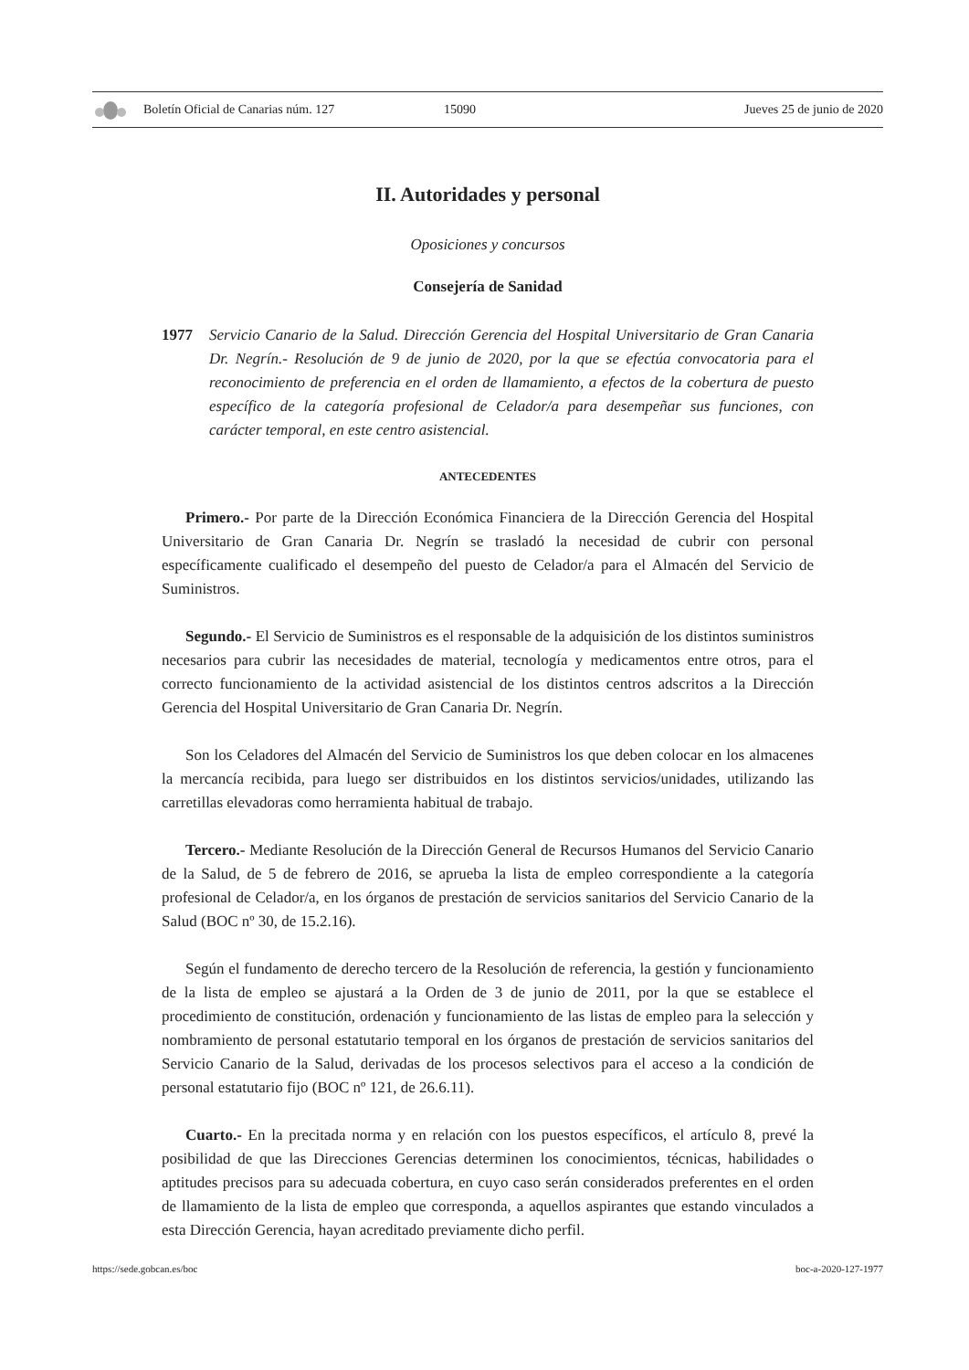Boletín Oficial de Canarias núm. 127 15090 Jueves 25 de junio de 2020
II. Autoridades y personal
Oposiciones y concursos
Consejería de Sanidad
1977 Servicio Canario de la Salud. Dirección Gerencia del Hospital Universitario de Gran Canaria Dr. Negrín.- Resolución de 9 de junio de 2020, por la que se efectúa convocatoria para el reconocimiento de preferencia en el orden de llamamiento, a efectos de la cobertura de puesto específico de la categoría profesional de Celador/a para desempeñar sus funciones, con carácter temporal, en este centro asistencial.
ANTECEDENTES
Primero.- Por parte de la Dirección Económica Financiera de la Dirección Gerencia del Hospital Universitario de Gran Canaria Dr. Negrín se trasladó la necesidad de cubrir con personal específicamente cualificado el desempeño del puesto de Celador/a para el Almacén del Servicio de Suministros.
Segundo.- El Servicio de Suministros es el responsable de la adquisición de los distintos suministros necesarios para cubrir las necesidades de material, tecnología y medicamentos entre otros, para el correcto funcionamiento de la actividad asistencial de los distintos centros adscritos a la Dirección Gerencia del Hospital Universitario de Gran Canaria Dr. Negrín.
Son los Celadores del Almacén del Servicio de Suministros los que deben colocar en los almacenes la mercancía recibida, para luego ser distribuidos en los distintos servicios/unidades, utilizando las carretillas elevadoras como herramienta habitual de trabajo.
Tercero.- Mediante Resolución de la Dirección General de Recursos Humanos del Servicio Canario de la Salud, de 5 de febrero de 2016, se aprueba la lista de empleo correspondiente a la categoría profesional de Celador/a, en los órganos de prestación de servicios sanitarios del Servicio Canario de la Salud (BOC nº 30, de 15.2.16).
Según el fundamento de derecho tercero de la Resolución de referencia, la gestión y funcionamiento de la lista de empleo se ajustará a la Orden de 3 de junio de 2011, por la que se establece el procedimiento de constitución, ordenación y funcionamiento de las listas de empleo para la selección y nombramiento de personal estatutario temporal en los órganos de prestación de servicios sanitarios del Servicio Canario de la Salud, derivadas de los procesos selectivos para el acceso a la condición de personal estatutario fijo (BOC nº 121, de 26.6.11).
Cuarto.- En la precitada norma y en relación con los puestos específicos, el artículo 8, prevé la posibilidad de que las Direcciones Gerencias determinen los conocimientos, técnicas, habilidades o aptitudes precisos para su adecuada cobertura, en cuyo caso serán considerados preferentes en el orden de llamamiento de la lista de empleo que corresponda, a aquellos aspirantes que estando vinculados a esta Dirección Gerencia, hayan acreditado previamente dicho perfil.
https://sede.gobcan.es/boc boc-a-2020-127-1977